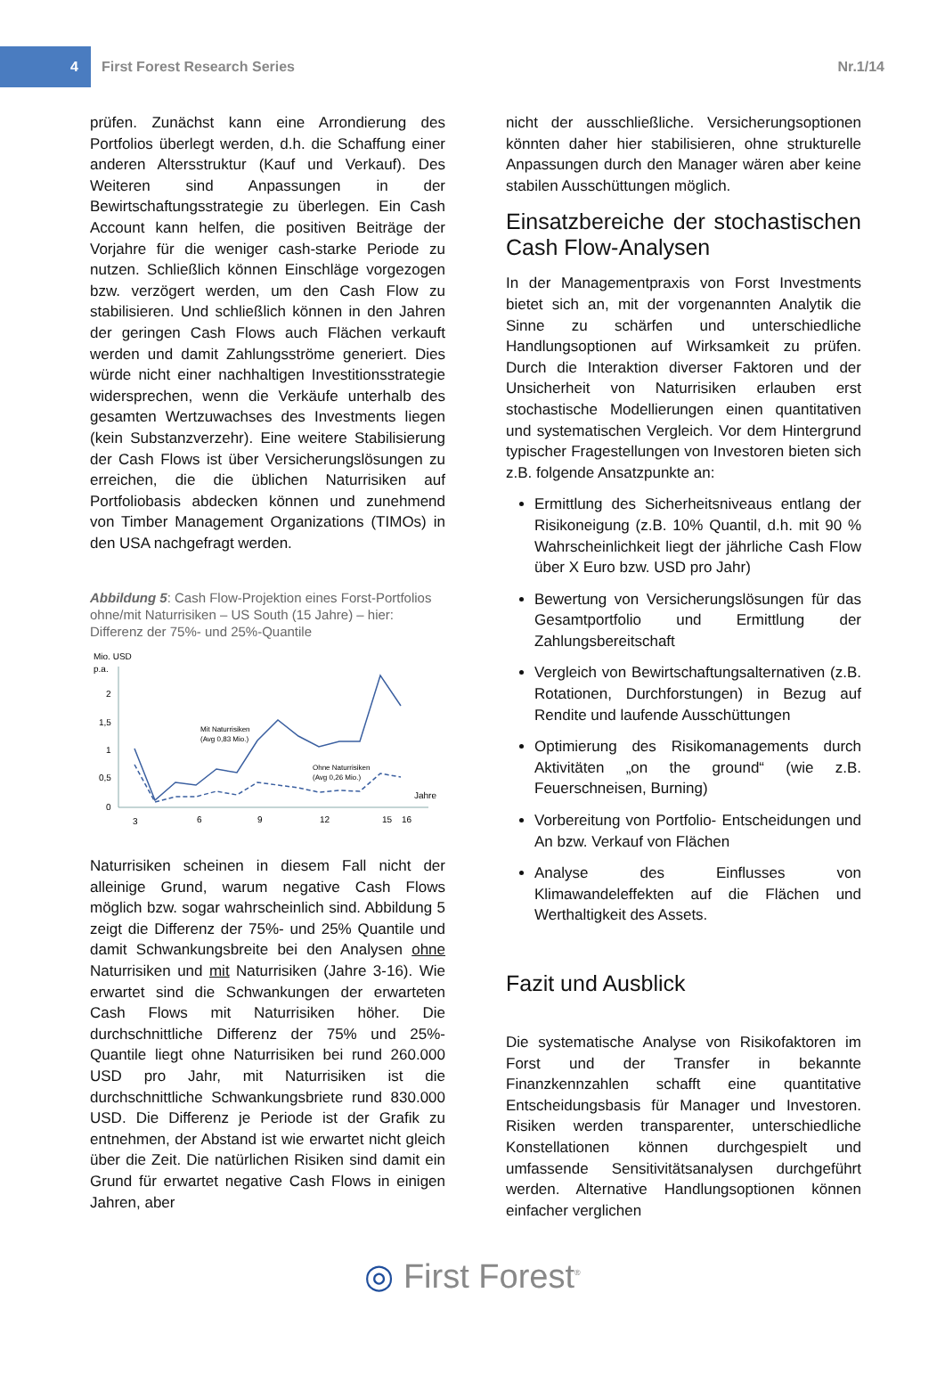4
First Forest Research Series Nr.1/14
prüfen. Zunächst kann eine Arrondierung des Portfolios überlegt werden, d.h. die Schaffung einer anderen Altersstruktur (Kauf und Verkauf). Des Weiteren sind Anpassungen in der Bewirtschaftungsstrategie zu überlegen. Ein Cash Account kann helfen, die positiven Beiträge der Vorjahre für die weniger cash-starke Periode zu nutzen. Schließlich können Einschläge vorgezogen bzw. verzögert werden, um den Cash Flow zu stabilisieren. Und schließlich können in den Jahren der geringen Cash Flows auch Flächen verkauft werden und damit Zahlungsströme generiert. Dies würde nicht einer nachhaltigen Investitionsstrategie widersprechen, wenn die Verkäufe unterhalb des gesamten Wertzuwachses des Investments liegen (kein Substanzverzehr). Eine weitere Stabilisierung der Cash Flows ist über Versicherungslösungen zu erreichen, die die üblichen Naturrisiken auf Portfoliobasis abdecken können und zunehmend von Timber Management Organizations (TIMOs) in den USA nachgefragt werden.
Abbildung 5: Cash Flow-Projektion eines Forst-Portfolios ohne/mit Naturrisiken – US South (15 Jahre) – hier: Differenz der 75%- und 25%-Quantile
Mio. USD
p.a.
2
1,5
1
0,5
0
3
6
9
12
15
16
Jahre
Mit Naturrisiken
(Avg 0,83 Mio.)
Ohne Naturrisiken
(Avg 0,26 Mio.)
Naturrisiken scheinen in diesem Fall nicht der alleinige Grund, warum negative Cash Flows möglich bzw. sogar wahrscheinlich sind. Abbildung 5 zeigt die Differenz der 75%- und 25% Quantile und damit Schwankungsbreite bei den Analysen ohne Naturrisiken und mit Naturrisiken (Jahre 3-16). Wie erwartet sind die Schwankungen der erwarteten Cash Flows mit Naturrisiken höher. Die durchschnittliche Differenz der 75% und 25%-Quantile liegt ohne Naturrisiken bei rund 260.000 USD pro Jahr, mit Naturrisiken ist die durchschnittliche Schwankungsbriete rund 830.000 USD. Die Differenz je Periode ist der Grafik zu entnehmen, der Abstand ist wie erwartet nicht gleich über die Zeit. Die natürlichen Risiken sind damit ein Grund für erwartet negative Cash Flows in einigen Jahren, aber
nicht der ausschließliche. Versicherungsoptionen könnten daher hier stabilisieren, ohne strukturelle Anpassungen durch den Manager wären aber keine stabilen Ausschüttungen möglich.
Einsatzbereiche der stochastischen Cash Flow-Analysen
In der Managementpraxis von Forst Investments bietet sich an, mit der vorgenannten Analytik die Sinne zu schärfen und unterschiedliche Handlungsoptionen auf Wirksamkeit zu prüfen. Durch die Interaktion diverser Faktoren und der Unsicherheit von Naturrisiken erlauben erst stochastische Modellierungen einen quantitativen und systematischen Vergleich. Vor dem Hintergrund typischer Fragestellungen von Investoren bieten sich z.B. folgende Ansatzpunkte an:
Ermittlung des Sicherheitsniveaus entlang der Risikoneigung (z.B. 10% Quantil, d.h. mit 90 % Wahrscheinlichkeit liegt der jährliche Cash Flow über X Euro bzw. USD pro Jahr)
Bewertung von Versicherungslösungen für das Gesamtportfolio und Ermittlung der Zahlungsbereitschaft
Vergleich von Bewirtschaftungsalternativen (z.B. Rotationen, Durchforstungen) in Bezug auf Rendite und laufende Ausschüttungen
Optimierung des Risikomanagements durch Aktivitäten „on the ground“ (wie z.B. Feuerschneisen, Burning)
Vorbereitung von Portfolio- Entscheidungen und An bzw. Verkauf von Flächen
Analyse des Einflusses von Klimawandeleffekten auf die Flächen und Werthaltigkeit des Assets.
Fazit und Ausblick
Die systematische Analyse von Risikofaktoren im Forst und der Transfer in bekannte Finanzkennzahlen schafft eine quantitative Entscheidungsbasis für Manager und Investoren. Risiken werden transparenter, unterschiedliche Konstellationen können durchgespielt und umfassende Sensitivitätsanalysen durchgeführt werden. Alternative Handlungsoptionen können einfacher verglichen
◎ First Forest<sup>®</sup>